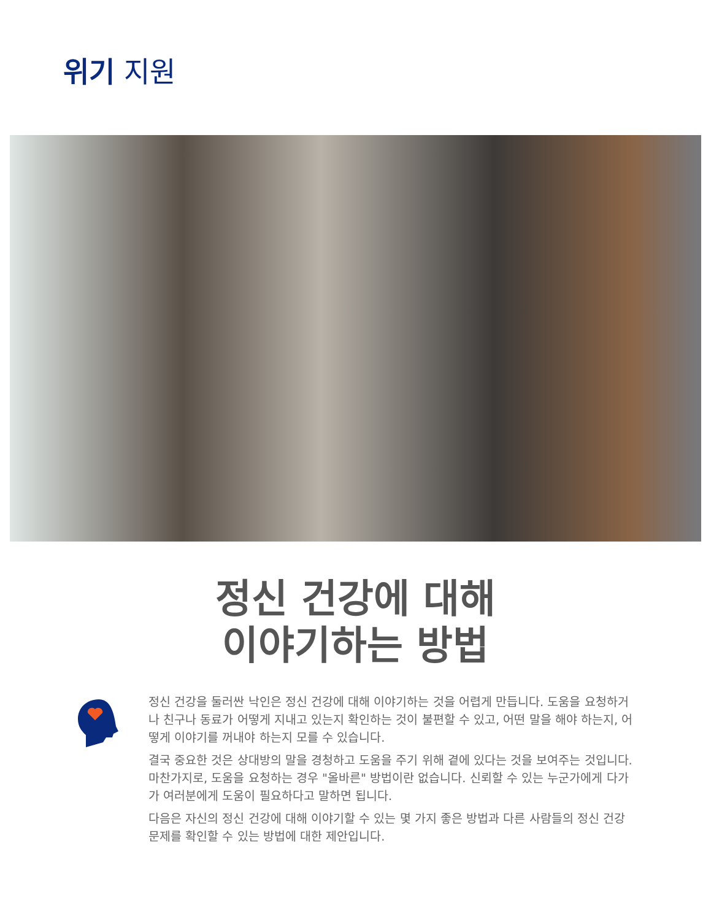위기 지원
정신 건강에 대해
이야기하는 방법
정신 건강을 둘러싼 낙인은 정신 건강에 대해 이야기하는 것을 어렵게 만듭니다. 도움을 요청하거나 친구나 동료가 어떻게 지내고 있는지 확인하는 것이 불편할 수 있고, 어떤 말을 해야 하는지, 어떻게 이야기를 꺼내야 하는지 모를 수 있습니다.
결국 중요한 것은 상대방의 말을 경청하고 도움을 주기 위해 곁에 있다는 것을 보여주는 것입니다. 마찬가지로, 도움을 요청하는 경우 "올바른" 방법이란 없습니다. 신뢰할 수 있는 누군가에게 다가가 여러분에게 도움이 필요하다고 말하면 됩니다.
다음은 자신의 정신 건강에 대해 이야기할 수 있는 몇 가지 좋은 방법과 다른 사람들의 정신 건강 문제를 확인할 수 있는 방법에 대한 제안입니다.